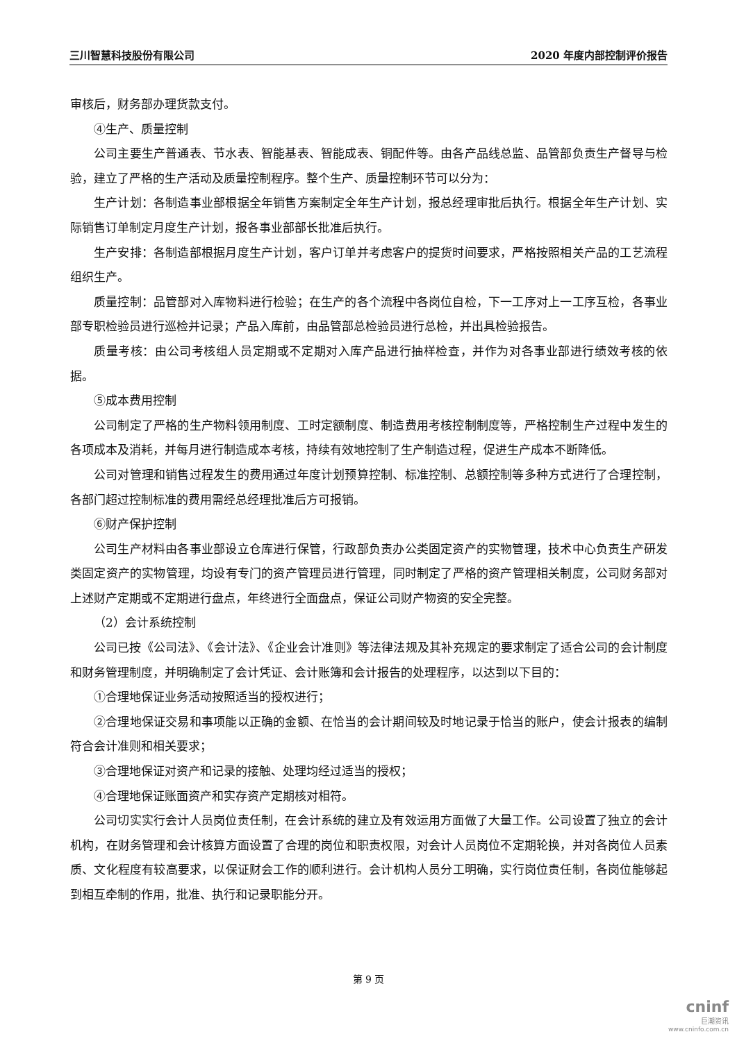三川智慧科技股份有限公司 2020 年度内部控制评价报告
审核后，财务部办理货款支付。
④生产、质量控制
公司主要生产普通表、节水表、智能基表、智能成表、铜配件等。由各产品线总监、品管部负责生产督导与检验，建立了严格的生产活动及质量控制程序。整个生产、质量控制环节可以分为：
生产计划：各制造事业部根据全年销售方案制定全年生产计划，报总经理审批后执行。根据全年生产计划、实际销售订单制定月度生产计划，报各事业部部长批准后执行。
生产安排：各制造部根据月度生产计划，客户订单并考虑客户的提货时间要求，严格按照相关产品的工艺流程组织生产。
质量控制：品管部对入库物料进行检验；在生产的各个流程中各岗位自检，下一工序对上一工序互检，各事业部专职检验员进行巡检并记录；产品入库前，由品管部总检验员进行总检，并出具检验报告。
质量考核：由公司考核组人员定期或不定期对入库产品进行抽样检查，并作为对各事业部进行绩效考核的依据。
⑤成本费用控制
公司制定了严格的生产物料领用制度、工时定额制度、制造费用考核控制制度等，严格控制生产过程中发生的各项成本及消耗，并每月进行制造成本考核，持续有效地控制了生产制造过程，促进生产成本不断降低。
公司对管理和销售过程发生的费用通过年度计划预算控制、标准控制、总额控制等多种方式进行了合理控制，各部门超过控制标准的费用需经总经理批准后方可报销。
⑥财产保护控制
公司生产材料由各事业部设立仓库进行保管，行政部负责办公类固定资产的实物管理，技术中心负责生产研发类固定资产的实物管理，均设有专门的资产管理员进行管理，同时制定了严格的资产管理相关制度，公司财务部对上述财产定期或不定期进行盘点，年终进行全面盘点，保证公司财产物资的安全完整。
（2）会计系统控制
公司已按《公司法》、《会计法》、《企业会计准则》等法律法规及其补充规定的要求制定了适合公司的会计制度和财务管理制度，并明确制定了会计凭证、会计账簿和会计报告的处理程序，以达到以下目的：
①合理地保证业务活动按照适当的授权进行；
②合理地保证交易和事项能以正确的金额、在恰当的会计期间较及时地记录于恰当的账户，使会计报表的编制符合会计准则和相关要求；
③合理地保证对资产和记录的接触、处理均经过适当的授权；
④合理地保证账面资产和实存资产定期核对相符。
公司切实实行会计人员岗位责任制，在会计系统的建立及有效运用方面做了大量工作。公司设置了独立的会计机构，在财务管理和会计核算方面设置了合理的岗位和职责权限，对会计人员岗位不定期轮换，并对各岗位人员素质、文化程度有较高要求，以保证财会工作的顺利进行。会计机构人员分工明确，实行岗位责任制，各岗位能够起到相互牵制的作用，批准、执行和记录职能分开。
第 9 页
cninf
巨潮资讯
www.cninfo.com.cn